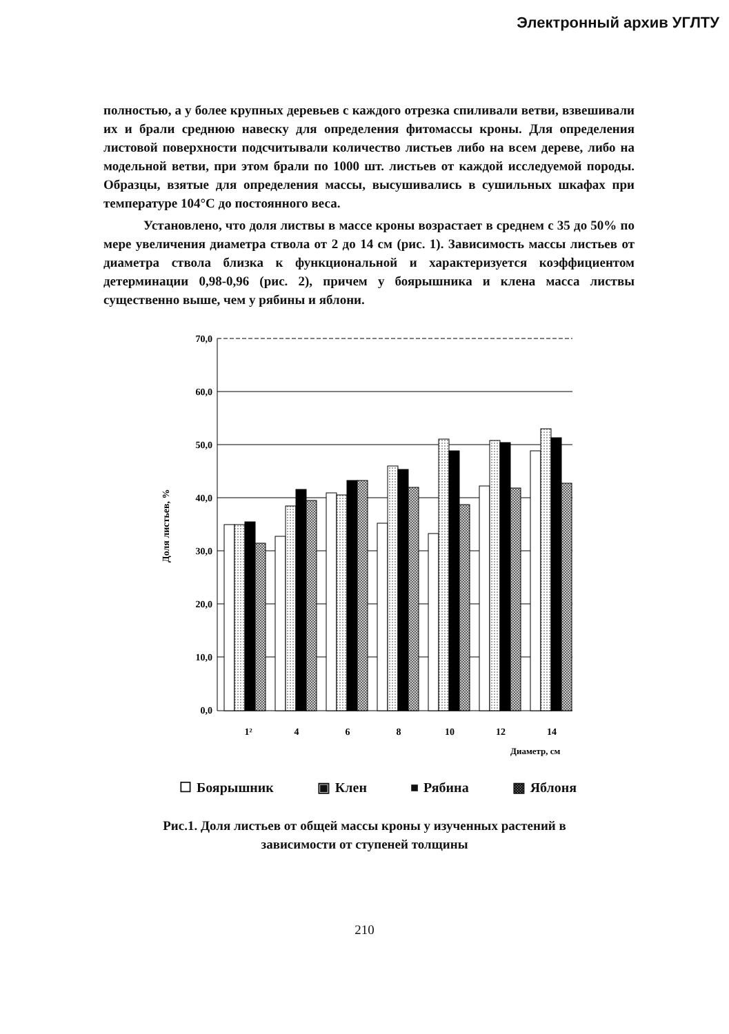Электронный архив УГЛТУ
полностью, а у более крупных деревьев с каждого отрезка спиливали ветви, взвешивали их и брали среднюю навеску для определения фитомассы кроны. Для определения листовой поверхности подсчитывали количество листьев либо на всем дереве, либо на модельной ветви, при этом брали по 1000 шт. листьев от каждой исследуемой породы. Образцы, взятые для определения массы, высушивались в сушильных шкафах при температуре 104°С до постоянного веса.
Установлено, что доля листвы в массе кроны возрастает в среднем с 35 до 50% по мере увеличения диаметра ствола от 2 до 14 см (рис. 1). Зависимость массы листьев от диаметра ствола близка к функциональной и характеризуется коэффициентом детерминации 0,98-0,96 (рис. 2), причем у боярышника и клена масса листвы существенно выше, чем у рябины и яблони.
70,0
60,0
50,0
40,0
30,0
20,0
10,0
0,0
Доля листьев, %
1²
4
6
8
10
12
14
Диаметр, см
☐ Боярышник ▣ Клен ■ Рябина ▩ Яблоня
Рис.1. Доля листьев от общей массы кроны у изученных растений в
зависимости от ступеней толщины
210